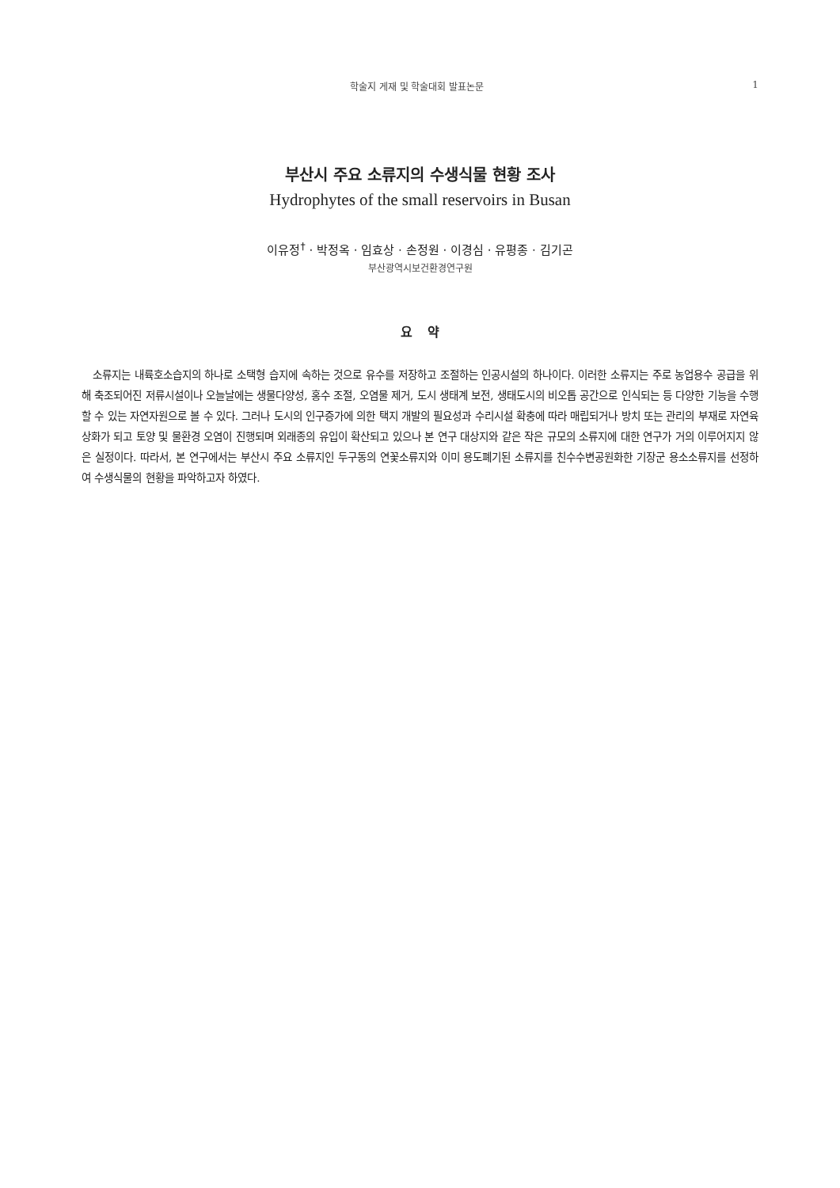학술지 게재 및 학술대회 발표논문 1
부산시 주요 소류지의 수생식물 현황 조사
Hydrophytes of the small reservoirs in Busan
이유정<sup>†</sup> · 박정옥 · 임효상 · 손정원 · 이경심 · 유평종 · 김기곤
부산광역시보건환경연구원
요 약
소류지는 내륙호소습지의 하나로 소택형 습지에 속하는 것으로 유수를 저장하고 조절하는 인공시설의 하나이다. 이러한 소류지는 주로 농업용수 공급을 위해 축조되어진 저류시설이나 오늘날에는 생물다양성, 홍수 조절, 오염물 제거, 도시 생태계 보전, 생태도시의 비오톱 공간으로 인식되는 등 다양한 기능을 수행할 수 있는 자연자원으로 볼 수 있다. 그러나 도시의 인구증가에 의한 택지 개발의 필요성과 수리시설 확충에 따라 매립되거나 방치 또는 관리의 부재로 자연육상화가 되고 토양 및 물환경 오염이 진행되며 외래종의 유입이 확산되고 있으나 본 연구 대상지와 같은 작은 규모의 소류지에 대한 연구가 거의 이루어지지 않은 실정이다. 따라서, 본 연구에서는 부산시 주요 소류지인 두구동의 연꽃소류지와 이미 용도폐기된 소류지를 친수수변공원화한 기장군 용소소류지를 선정하여 수생식물의 현황을 파악하고자 하였다.